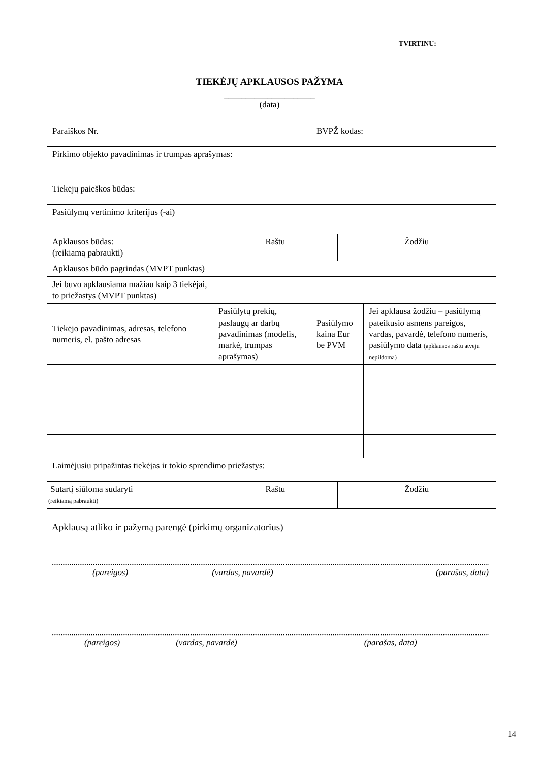TVIRTINU:
TIEKĖJŲ APKLAUSOS PAŽYMA
_____________________
(data)
| Paraiškos Nr. | | BVPŽ kodas: | | |
| Pirkimo objekto pavadinimas ir trumpas aprašymas: | | | | |
| Tiekėjų paieškos būdas: | | | | |
| Pasiūlymų vertinimo kriterijus (-ai) | | | | |
| Apklausos būdas: (reikiamą pabraukti) | Raštu | | Žodžiu | |
| Apklausos būdo pagrindas (MVPT punktas) | | | | |
| Jei buvo apklausiama mažiau kaip 3 tiekėjai, to priežastys (MVPT punktas) | | | | |
| Tiekėjo pavadinimas, adresas, telefono numeris, el. pašto adresas | Pasiūlytų prekių, paslaugų ar darbų pavadinimas (modelis, markė, trumpas aprašymas) | Pasiūlymo kaina Eur be PVM | | Jei apklausa žodžiu – pasiūlymą pateikusio asmens pareigos, vardas, pavardė, telefono numeris, pasiūlymo data (apklausos raštu atveju nepildoma) |
| Laimėjusiu pripažintas tiekėjas ir tokio sprendimo priežastys: | | | | |
| Sutartį siūloma sudaryti (reikiamą pabraukti) | Raštu | | Žodžiu | |
Apklausą atliko ir pažymą parengė (pirkimų organizatorius)
..................................................................................................................................................................................................................
(pareigos) (vardas, pavardė) (parašas, data)
..................................................................................................................................................................................................................
(pareigos) (vardas, pavardė) (parašas, data)
14